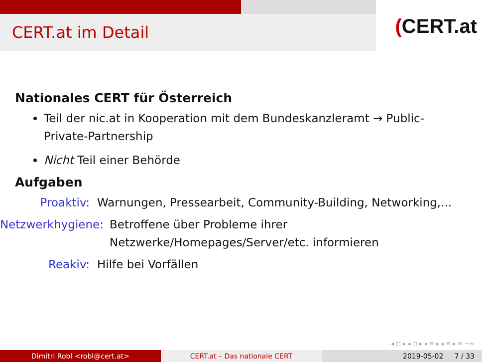CERT.at im Detail
(CERT.at
Nationales CERT für Österreich
Teil der nic.at in Kooperation mit dem Bundeskanzleramt → Public-Private-Partnership
Nicht Teil einer Behörde
Aufgaben
Proaktiv: Warnungen, Pressearbeit, Community-Building, Networking,...
Netzwerkhygiene: Betroffene über Probleme ihrer
Netzwerke/Homepages/Server/etc. informieren
Reakiv: Hilfe bei Vorfällen
◂ ◻ ▸ ◂ ◻ ▸ ◂ ≡ ▸ ◂ ≡ ▸ ≡ ∽∾
Dimitri Robl <robl@cert.at> CERT.at – Das nationale CERT 2019-05-02 7 / 33